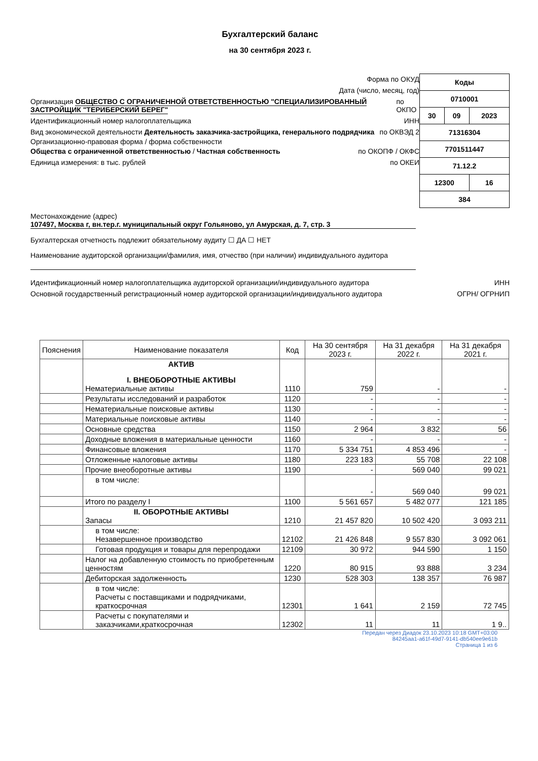Бухгалтерский баланс
на 30 сентября 2023 г.
Форма по ОКУД
Дата (число, месяц, год)
Организация ОБЩЕСТВО С ОГРАНИЧЕННОЙ ОТВЕТСТВЕННОСТЬЮ "СПЕЦИАЛИЗИРОВАННЫЙ ЗАСТРОЙЩИК "ТЕРИБЕРСКИЙ БЕРЕГ" по ОКПО
Идентификационный номер налогоплательщика ИНН
Вид экономической деятельности Деятельность заказчика-застройщика, генерального подрядчика по ОКВЭД 2
Организационно-правовая форма / форма собственности
Общества с ограниченной ответственностью / Частная собственность по ОКОПФ / ОКФС
Единица измерения: в тыс. рублей по ОКЕИ
| Коды | | |
| 0710001 | | |
| 30 | 09 | 2023 |
| 71316304 | | |
| 7701511447 | | |
| 71.12.2 | | |
| 12300 | | 16 |
| 384 | | |
Местонахождение (адрес)
107497, Москва г, вн.тер.г. муниципальный округ Гольяново, ул Амурская, д. 7, стр. 3
Бухгалтерская отчетность подлежит обязательному аудиту ☐ ДА ☐ НЕТ
Наименование аудиторской организации/фамилия, имя, отчество (при наличии) индивидуального аудитора
Идентификационный номер налогоплательщика аудиторской организации/индивидуального аудитора ИНН
Основной государственный регистрационный номер аудиторской организации/индивидуального аудитора ОГРН/ ОГРНИП
| Пояснения | Наименование показателя | Код | На 30 сентября 2023 г. | На 31 декабря 2022 г. | На 31 декабря 2021 г. |
| --- | --- | --- | --- | --- | --- |
| | АКТИВ I. ВНЕОБОРОТНЫЕ АКТИВЫ Нематериальные активы | 1110 | 759 | - | - |
| | Результаты исследований и разработок | 1120 | - | - | - |
| | Нематериальные поисковые активы | 1130 | - | - | - |
| | Материальные поисковые активы | 1140 | - | - | - |
| | Основные средства | 1150 | 2 964 | 3 832 | 56 |
| | Доходные вложения в материальные ценности | 1160 | - | - | - |
| | Финансовые вложения | 1170 | 5 334 751 | 4 853 496 | - |
| | Отложенные налоговые активы | 1180 | 223 183 | 55 708 | 22 108 |
| | Прочие внеоборотные активы | 1190 | - | 569 040 | 99 021 |
| | в том числе: | | - | 569 040 | 99 021 |
| | Итого по разделу I | 1100 | 5 561 657 | 5 482 077 | 121 185 |
| | II. ОБОРОТНЫЕ АКТИВЫ Запасы | 1210 | 21 457 820 | 10 502 420 | 3 093 211 |
| | в том числе: Незавершенное производство | 12102 | 21 426 848 | 9 557 830 | 3 092 061 |
| | Готовая продукция и товары для перепродажи | 12109 | 30 972 | 944 590 | 1 150 |
| | Налог на добавленную стоимость по приобретенным ценностям | 1220 | 80 915 | 93 888 | 3 234 |
| | Дебиторская задолженность | 1230 | 528 303 | 138 357 | 76 987 |
| | в том числе: Расчеты с поставщиками и подрядчиками, краткосрочная | 12301 | 1 641 | 2 159 | 72 745 |
| | Расчеты с покупателями и заказчиками,краткосрочная | 12302 | 11 | 11 | 1 9.. |
Передан через Диадок 23.10.2023 10:18 GMT+03:00
84245aa1-a61f-49d7-9141-db540ee9e61b
Страница 1 из 6